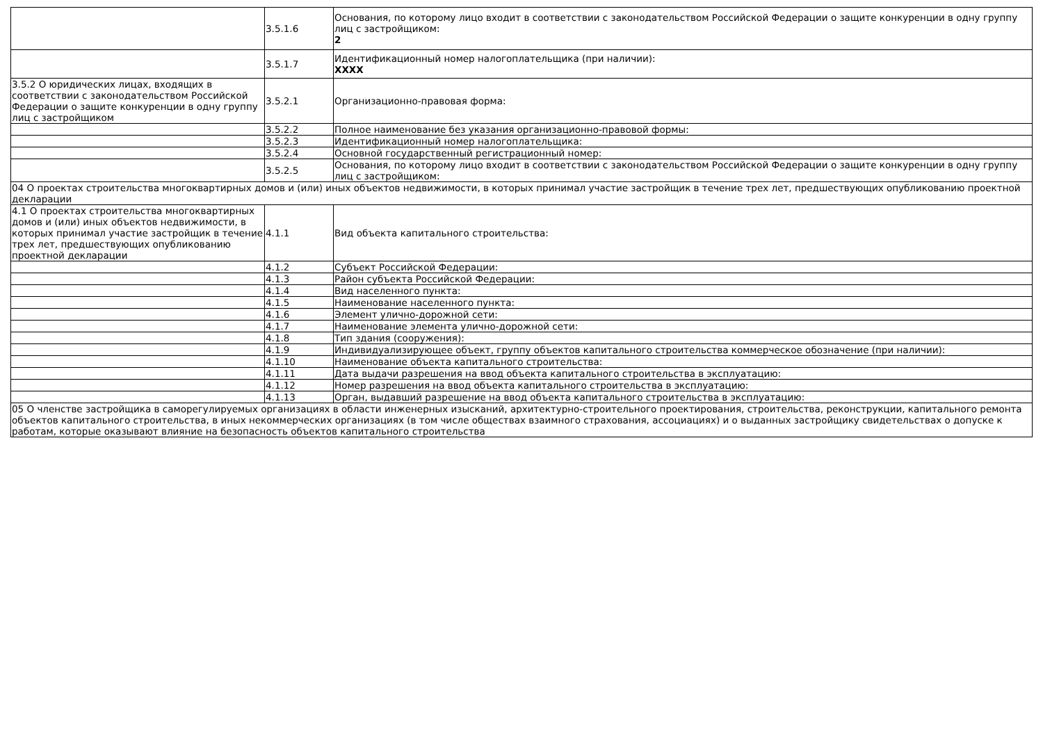| | 3.5.1.6 | Основания, по которому лицо входит в соответствии с законодательством Российской Федерации о защите конкуренции в одну группу лиц с застройщиком: 2 |
| | 3.5.1.7 | Идентификационный номер налогоплательщика (при наличии): XXXX |
| 3.5.2 О юридических лицах, входящих в соответствии с законодательством Российской Федерации о защите конкуренции в одну группу лиц с застройщиком | 3.5.2.1 | Организационно-правовая форма: |
| | 3.5.2.2 | Полное наименование без указания организационно-правовой формы: |
| | 3.5.2.3 | Идентификационный номер налогоплательщика: |
| | 3.5.2.4 | Основной государственный регистрационный номер: |
| | 3.5.2.5 | Основания, по которому лицо входит в соответствии с законодательством Российской Федерации о защите конкуренции в одну группу лиц с застройщиком: |
| 04 О проектах строительства многоквартирных домов и (или) иных объектов недвижимости, в которых принимал участие застройщик в течение трех лет, предшествующих опубликованию проектной декларации | | |
| 4.1 О проектах строительства многоквартирных домов и (или) иных объектов недвижимости, в которых принимал участие застройщик в течение трех лет, предшествующих опубликованию проектной декларации | 4.1.1 | Вид объекта капитального строительства: |
| | 4.1.2 | Субъект Российской Федерации: |
| | 4.1.3 | Район субъекта Российской Федерации: |
| | 4.1.4 | Вид населенного пункта: |
| | 4.1.5 | Наименование населенного пункта: |
| | 4.1.6 | Элемент улично-дорожной сети: |
| | 4.1.7 | Наименование элемента улично-дорожной сети: |
| | 4.1.8 | Тип здания (сооружения): |
| | 4.1.9 | Индивидуализирующее объект, группу объектов капитального строительства коммерческое обозначение (при наличии): |
| | 4.1.10 | Наименование объекта капитального строительства: |
| | 4.1.11 | Дата выдачи разрешения на ввод объекта капитального строительства в эксплуатацию: |
| | 4.1.12 | Номер разрешения на ввод объекта капитального строительства в эксплуатацию: |
| | 4.1.13 | Орган, выдавший разрешение на ввод объекта капитального строительства в эксплуатацию: |
| 05 О членстве застройщика в саморегулируемых организациях в области инженерных изысканий, архитектурно-строительного проектирования, строительства, реконструкции, капитального ремонта объектов капитального строительства, в иных некоммерческих организациях (в том числе обществах взаимного страхования, ассоциациях) и о выданных застройщику свидетельствах о допуске к работам, которые оказывают влияние на безопасность объектов капитального строительства | | |